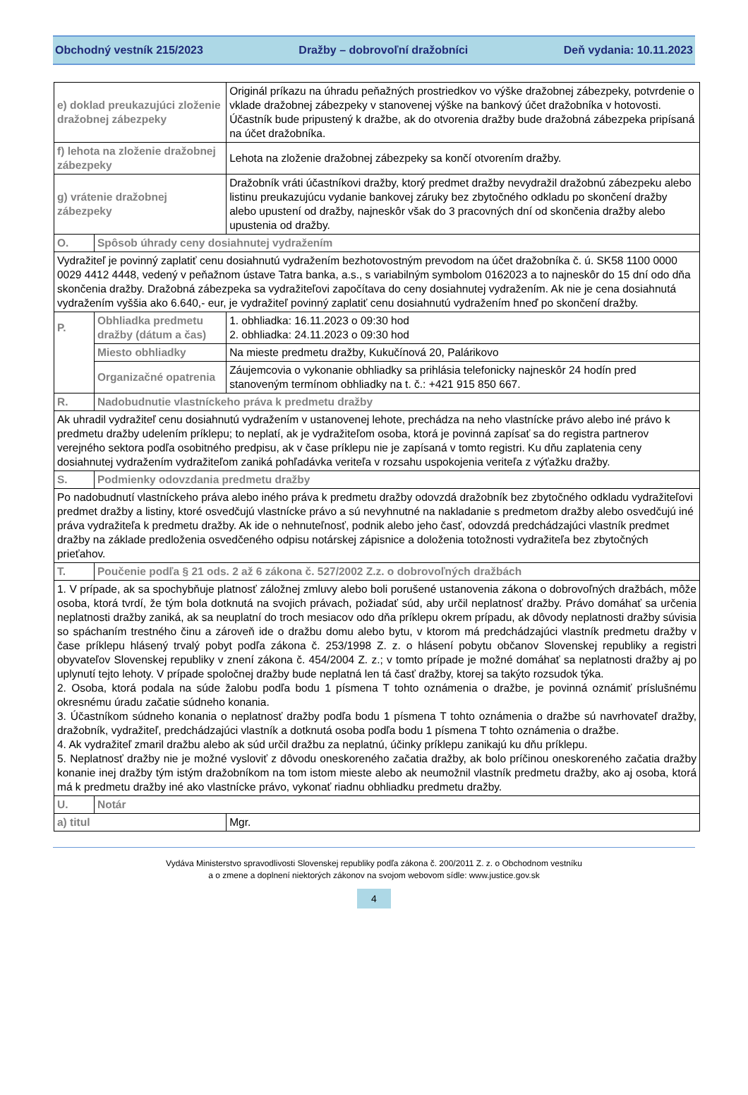Obchodný vestník 215/2023 Dražby – dobrovoľní dražobníci Deň vydania: 10.11.2023
| e) doklad preukazujúci zloženie dražobnej zábezpeky | | Originál príkazu na úhradu peňažných prostriedkov vo výške dražobnej zábezpeky, potvrdenie o vklade dražobnej zábezpeky v stanovenej výške na bankový účet dražobníka v hotovosti. Účastník bude pripustený k dražbe, ak do otvorenia dražby bude dražobná zábezpeka pripísaná na účet dražobníka. | |
| f) lehota na zloženie dražobnej zábezpeky | | Lehota na zloženie dražobnej zábezpeky sa končí otvorením dražby. | |
| g) vrátenie dražobnej zábezpeky | | Dražobník vráti účastníkovi dražby, ktorý predmet dražby nevydražil dražobnú zábezpeku alebo listinu preukazujúcu vydanie bankovej záruky bez zbytočného odkladu po skončení dražby alebo upustení od dražby, najneskôr však do 3 pracovných dní od skončenia dražby alebo upustenia od dražby. | |
| O. | Spôsob úhrady ceny dosiahnutej vydražením | | |
| Vydražiteľ je povinný zaplatiť cenu dosiahnutú vydražením bezhotovostným prevodom na účet dražobníka č. ú. SK58 1100 0000 0029 4412 4448, vedený v peňažnom ústave Tatra banka, a.s., s variabilným symbolom 0162023 a to najneskôr do 15 dní odo dňa skončenia dražby. Dražobná zábezpeka sa vydražiteľovi započítava do ceny dosiahnutej vydražením. Ak nie je cena dosiahnutá vydražením vyššia ako 6.640,- eur, je vydražiteľ povinný zaplatiť cenu dosiahnutú vydražením hneď po skončení dražby. | | | |
| P. | Obhliadka predmetu dražby (dátum a čas) | | 1. obhliadka: 16.11.2023 o 09:30 hod 2. obhliadka: 24.11.2023 o 09:30 hod |
| | Miesto obhliadky | | Na mieste predmetu dražby, Kukučínová 20, Palárikovo |
| | Organizačné opatrenia | | Záujemcovia o vykonanie obhliadky sa prihlásia telefonicky najneskôr 24 hodín pred stanoveným termínom obhliadky na t. č.: +421 915 850 667. |
| R. | Nadobudnutie vlastníckeho práva k predmetu dražby | | |
| Ak uhradil vydražiteľ cenu dosiahnutú vydražením v ustanovenej lehote, prechádza na neho vlastnícke právo alebo iné právo k predmetu dražby udelením príklepu; to neplatí, ak je vydražiteľom osoba, ktorá je povinná zapísať sa do registra partnerov verejného sektora podľa osobitného predpisu, ak v čase príklepu nie je zapísaná v tomto registri. Ku dňu zaplatenia ceny dosiahnutej vydražením vydražiteľom zaniká pohľadávka veriteľa v rozsahu uspokojenia veriteľa z výťažku dražby. | | | |
| S. | Podmienky odovzdania predmetu dražby | | |
| Po nadobudnutí vlastníckeho práva alebo iného práva k predmetu dražby odovzdá dražobník bez zbytočného odkladu vydražiteľovi predmet dražby a listiny, ktoré osvedčujú vlastnícke právo a sú nevyhnutné na nakladanie s predmetom dražby alebo osvedčujú iné práva vydražiteľa k predmetu dražby. Ak ide o nehnuteľnosť, podnik alebo jeho časť, odovzdá predchádzajúci vlastník predmet dražby na základe predloženia osvedčeného odpisu notárskej zápisnice a doloženia totožnosti vydražiteľa bez zbytočných prieťahov. | | | |
| T. | Poučenie podľa § 21 ods. 2 až 6 zákona č. 527/2002 Z.z. o dobrovoľných dražbách | | |
| 1. V prípade, ak sa spochybňuje platnosť záložnej zmluvy alebo boli porušené ustanovenia zákona o dobrovoľných dražbách, môže osoba, ktorá tvrdí, že tým bola dotknutá na svojich právach, požiadať súd, aby určil neplatnosť dražby. Právo domáhať sa určenia neplatnosti dražby zaniká, ak sa neuplatní do troch mesiacov odo dňa príklepu okrem prípadu, ak dôvody neplatnosti dražby súvisia so spáchaním trestného činu a zároveň ide o dražbu domu alebo bytu, v ktorom má predchádzajúci vlastník predmetu dražby v čase príklepu hlásený trvalý pobyt podľa zákona č. 253/1998 Z. z. o hlásení pobytu občanov Slovenskej republiky a registri obyvateľov Slovenskej republiky v znení zákona č. 454/2004 Z. z.; v tomto prípade je možné domáhať sa neplatnosti dražby aj po uplynutí tejto lehoty. V prípade spoločnej dražby bude neplatná len tá časť dražby, ktorej sa takýto rozsudok týka. 2. Osoba, ktorá podala na súde žalobu podľa bodu 1 písmena T tohto oznámenia o dražbe, je povinná oznámiť príslušnému okresnému úradu začatie súdneho konania. 3. Účastníkom súdneho konania o neplatnosť dražby podľa bodu 1 písmena T tohto oznámenia o dražbe sú navrhovateľ dražby, dražobník, vydražiteľ, predchádzajúci vlastník a dotknutá osoba podľa bodu 1 písmena T tohto oznámenia o dražbe. 4. Ak vydražiteľ zmaril dražbu alebo ak súd určil dražbu za neplatnú, účinky príklepu zanikajú ku dňu príklepu. 5. Neplatnosť dražby nie je možné vysloviť z dôvodu oneskoreného začatia dražby, ak bolo príčinou oneskoreného začatia dražby konanie inej dražby tým istým dražobníkom na tom istom mieste alebo ak neumožnil vlastník predmetu dražby, ako aj osoba, ktorá má k predmetu dražby iné ako vlastnícke právo, vykonať riadnu obhliadku predmetu dražby. | | | |
| U. | Notár | | |
| a) titul | | Mgr. | |
Vydáva Ministerstvo spravodlivosti Slovenskej republiky podľa zákona č. 200/2011 Z. z. o Obchodnom vestníku
a o zmene a doplnení niektorých zákonov na svojom webovom sídle: www.justice.gov.sk
4